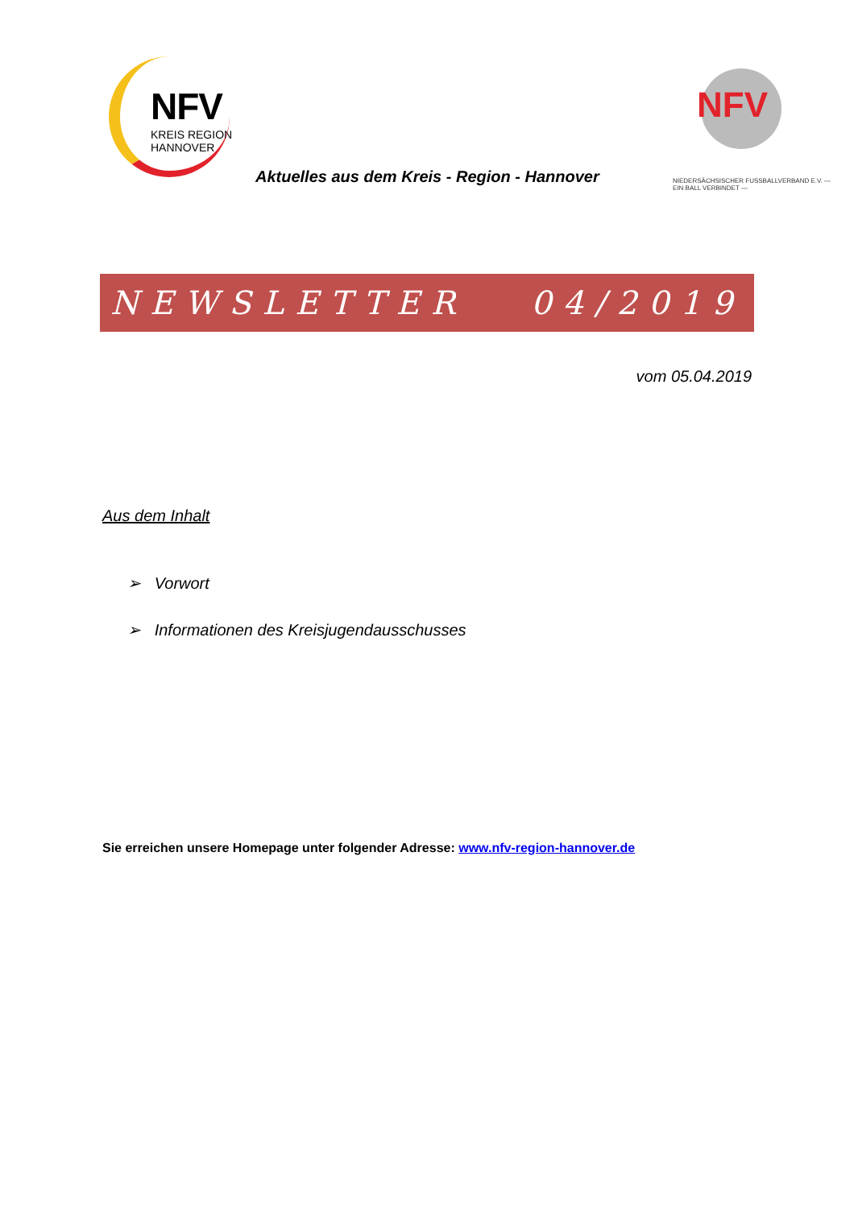NFV
KREIS REGION
HANNOVER
NFV
NIEDERSÄCHSISCHER FUSSBALLVERBAND E.V. — EIN BALL VERBINDET —
Aktuelles aus dem Kreis - Region - Hannover
NEWSLETTER 04/2019
vom 05.04.2019
Aus dem Inhalt
➢ Vorwort
➢ Informationen des Kreisjugendausschusses
Sie erreichen unsere Homepage unter folgender Adresse: www.nfv-region-hannover.de